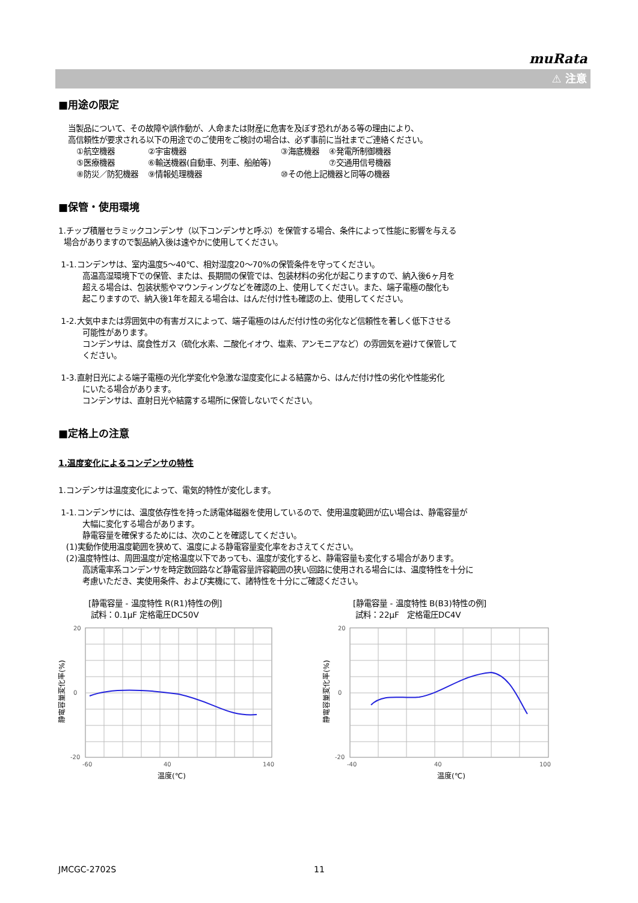muRata
⚠ 注意
■用途の限定
当製品について、その故障や誤作動が、人命または財産に危害を及ぼす恐れがある等の理由により、
高信頼性が要求される以下の用途でのご使用をご検討の場合は、必ず事前に当社までご連絡ください。
| ①航空機器 | ②宇宙機器 | ③海底機器 | ④発電所制御機器 |
| ⑤医療機器 | ⑥輸送機器(自動車、列車、船舶等) | | ⑦交通用信号機器 |
| ⑧防災／防犯機器 | ⑨情報処理機器 | ⑩その他上記機器と同等の機器 | |
■保管・使用環境
1.チップ積層セラミックコンデンサ（以下コンデンサと呼ぶ）を保管する場合、条件によって性能に影響を与える
場合がありますので製品納入後は速やかに使用してください。
1-1.コンデンサは、室内温度5～40℃、相対湿度20～70%の保管条件を守ってください。
高温高湿環境下での保管、または、長期間の保管では、包装材料の劣化が起こりますので、納入後6ヶ月を
超える場合は、包装状態やマウンティングなどを確認の上、使用してください。また、端子電極の酸化も
起こりますので、納入後1年を超える場合は、はんだ付け性も確認の上、使用してください。
1-2.大気中または雰囲気中の有害ガスによって、端子電極のはんだ付け性の劣化など信頼性を著しく低下させる
可能性があります。
コンデンサは、腐食性ガス（硫化水素、二酸化イオウ、塩素、アンモニアなど）の雰囲気を避けて保管して
ください。
1-3.直射日光による端子電極の光化学変化や急激な湿度変化による結露から、はんだ付け性の劣化や性能劣化
にいたる場合があります。
コンデンサは、直射日光や結露する場所に保管しないでください。
■定格上の注意
1.温度変化によるコンデンサの特性
1.コンデンサは温度変化によって、電気的特性が変化します。
1-1.コンデンサには、温度依存性を持った誘電体磁器を使用しているので、使用温度範囲が広い場合は、静電容量が
大幅に変化する場合があります。
静電容量を確保するためには、次のことを確認してください。
(1)実動作使用温度範囲を狭めて、温度による静電容量変化率をおさえてください。
(2)温度特性は、周囲温度が定格温度以下であっても、温度が変化すると、静電容量も変化する場合があります。
高誘電率系コンデンサを時定数回路など静電容量許容範囲の狭い回路に使用される場合には、温度特性を十分に
考慮いただき、実使用条件、および実機にて、諸特性を十分にご確認ください。
[静電容量 - 温度特性 R(R1)特性の例]
試料：0.1μF 定格電圧DC50V
20
0
-20
-60
40
140
静電容量変化率(%)
温度(℃)
[静電容量 - 温度特性 B(B3)特性の例]
試料：22μF　定格電圧DC4V
20
0
-20
-40
40
100
静電容量変化率(%)
温度(℃)
JMCGC-2702S 11